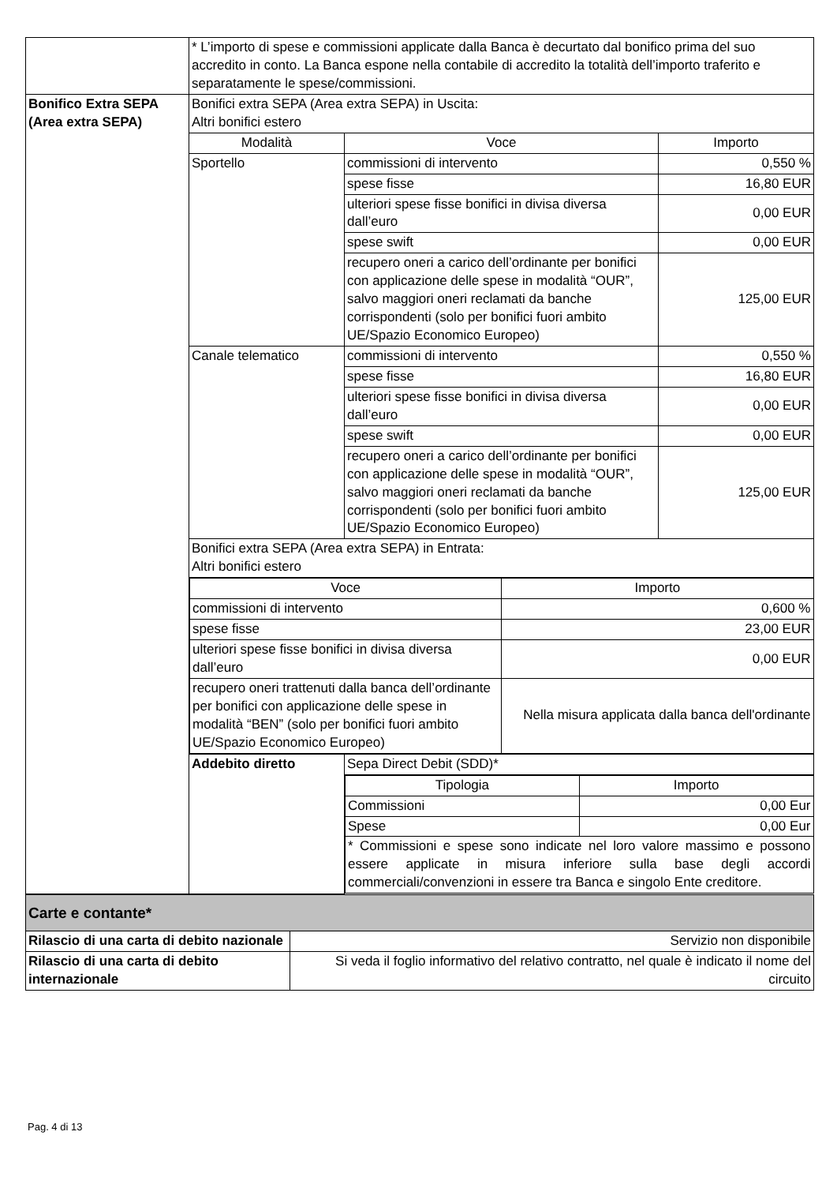| | * L’importo di spese e commissioni applicate dalla Banca è decurtato dal bonifico prima del suo accredito in conto. La Banca espone nella contabile di accredito la totalità dell’importo traferito e separatamente le spese/commissioni. | | |
| Bonifico Extra SEPA (Area extra SEPA) | Bonifici extra SEPA (Area extra SEPA) in Uscita: Altri bonifici estero | | |
| | Modalità | Voce | Importo |
| | Sportello | commissioni di intervento | 0,550 % |
| | | spese fisse | 16,80 EUR |
| | | ulteriori spese fisse bonifici in divisa diversa dall’euro | 0,00 EUR |
| | | spese swift | 0,00 EUR |
| | | recupero oneri a carico dell’ordinante per bonifici con applicazione delle spese in modalità “OUR”, salvo maggiori oneri reclamati da banche corrispondenti (solo per bonifici fuori ambito UE/Spazio Economico Europeo) | 125,00 EUR |
| | Canale telematico | commissioni di intervento | 0,550 % |
| | | spese fisse | 16,80 EUR |
| | | ulteriori spese fisse bonifici in divisa diversa dall’euro | 0,00 EUR |
| | | spese swift | 0,00 EUR |
| | | recupero oneri a carico dell’ordinante per bonifici con applicazione delle spese in modalità “OUR”, salvo maggiori oneri reclamati da banche corrispondenti (solo per bonifici fuori ambito UE/Spazio Economico Europeo) | 125,00 EUR |
| | Bonifici extra SEPA (Area extra SEPA) in Entrata: Altri bonifici estero | | |
| | / Voce / Importo / / --- / --- / / commissioni di intervento / 0,600 % / / spese fisse / 23,00 EUR / / ulteriori spese fisse bonifici in divisa diversa dall’euro / 0,00 EUR / / recupero oneri trattenuti dalla banca dell’ordinante per bonifici con applicazione delle spese in modalità “BEN” (solo per bonifici fuori ambito UE/Spazio Economico Europeo) / Nella misura applicata dalla banca dell'ordinante / | | |
| | Addebito diretto | Sepa Direct Debit (SDD)* | |
| | | / Tipologia / Importo / / --- / --- / / Commissioni / 0,00 Eur / / Spese / 0,00 Eur / / * Commissioni e spese sono indicate nel loro valore massimo e possono essere applicate in misura inferiore sulla base degli accordi commerciali/convenzioni in essere tra Banca e singolo Ente creditore. / / | |
| Carte e contante* | |
| Rilascio di una carta di debito nazionale | Servizio non disponibile |
| Rilascio di una carta di debito internazionale | Si veda il foglio informativo del relativo contratto, nel quale è indicato il nome del circuito |
Pag. 4 di 13